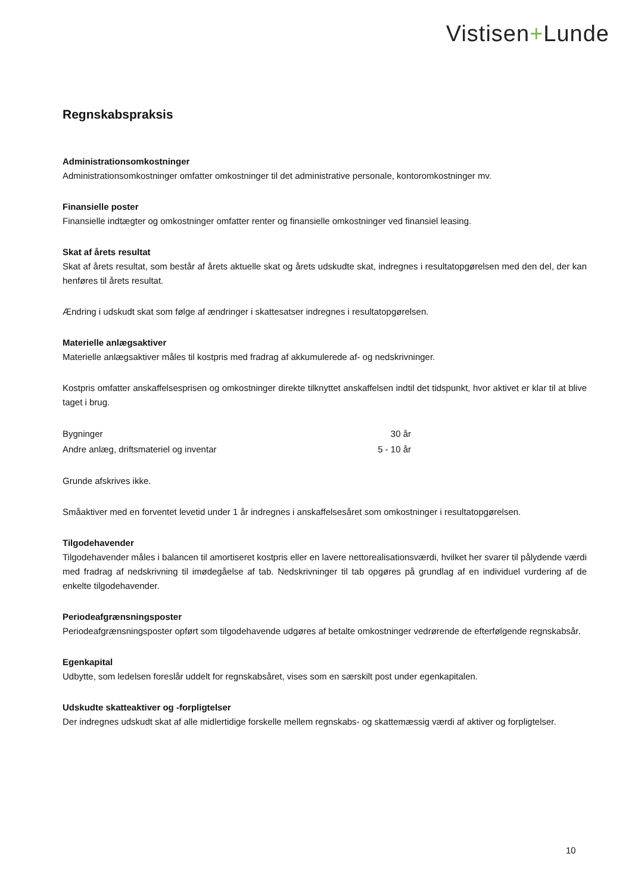Vistisen+Lunde
Regnskabspraksis
Administrationsomkostninger
Administrationsomkostninger omfatter omkostninger til det administrative personale, kontoromkostninger mv.
Finansielle poster
Finansielle indtægter og omkostninger omfatter renter og finansielle omkostninger ved finansiel leasing.
Skat af årets resultat
Skat af årets resultat, som består af årets aktuelle skat og årets udskudte skat, indregnes i resultatopgørelsen med den del, der kan henføres til årets resultat.
Ændring i udskudt skat som følge af ændringer i skattesatser indregnes i resultatopgørelsen.
Materielle anlægsaktiver
Materielle anlægsaktiver måles til kostpris med fradrag af akkumulerede af- og nedskrivninger.
Kostpris omfatter anskaffelsesprisen og omkostninger direkte tilknyttet anskaffelsen indtil det tidspunkt, hvor aktivet er klar til at blive taget i brug.
| Bygninger | 30 år |
| Andre anlæg, driftsmateriel og inventar | 5 - 10 år |
Grunde afskrives ikke.
Småaktiver med en forventet levetid under 1 år indregnes i anskaffelsesåret som omkostninger i resultatopgørelsen.
Tilgodehavender
Tilgodehavender måles i balancen til amortiseret kostpris eller en lavere nettorealisationsværdi, hvilket her svarer til pålydende værdi med fradrag af nedskrivning til imødegåelse af tab. Nedskrivninger til tab opgøres på grundlag af en individuel vurdering af de enkelte tilgodehavender.
Periodeafgrænsningsposter
Periodeafgrænsningsposter opført som tilgodehavende udgøres af betalte omkostninger vedrørende de efterfølgende regnskabsår.
Egenkapital
Udbytte, som ledelsen foreslår uddelt for regnskabsåret, vises som en særskilt post under egenkapitalen.
Udskudte skatteaktiver og -forpligtelser
Der indregnes udskudt skat af alle midlertidige forskelle mellem regnskabs- og skattemæssig værdi af aktiver og forpligtelser.
10